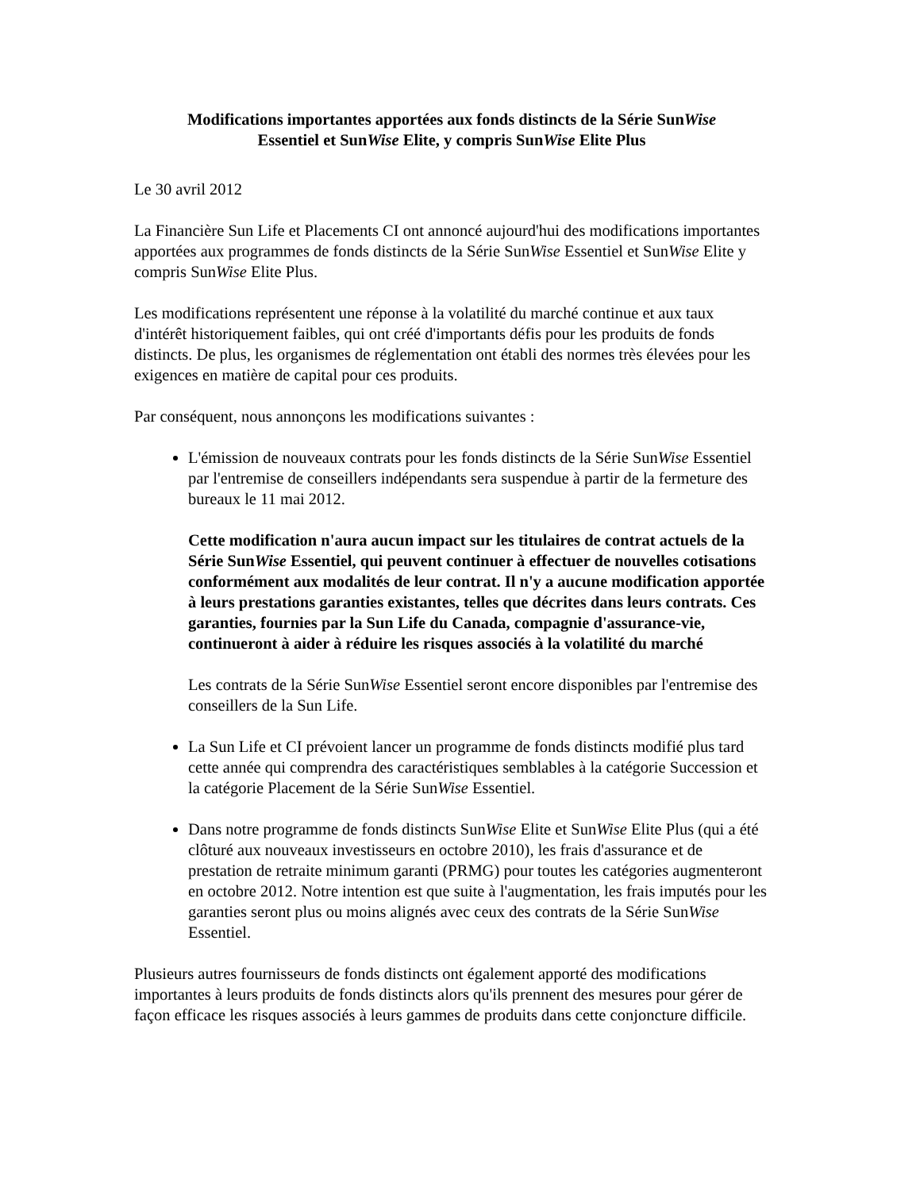Modifications importantes apportées aux fonds distincts de la Série SunWise
Essentiel et SunWise Elite, y compris SunWise Elite Plus
Le 30 avril 2012
La Financière Sun Life et Placements CI ont annoncé aujourd'hui des modifications importantes apportées aux programmes de fonds distincts de la Série SunWise Essentiel et SunWise Elite y compris SunWise Elite Plus.
Les modifications représentent une réponse à la volatilité du marché continue et aux taux d'intérêt historiquement faibles, qui ont créé d'importants défis pour les produits de fonds distincts. De plus, les organismes de réglementation ont établi des normes très élevées pour les exigences en matière de capital pour ces produits.
Par conséquent, nous annonçons les modifications suivantes :
L'émission de nouveaux contrats pour les fonds distincts de la Série SunWise Essentiel par l'entremise de conseillers indépendants sera suspendue à partir de la fermeture des bureaux le 11 mai 2012.
Cette modification n'aura aucun impact sur les titulaires de contrat actuels de la Série SunWise Essentiel, qui peuvent continuer à effectuer de nouvelles cotisations conformément aux modalités de leur contrat. Il n'y a aucune modification apportée à leurs prestations garanties existantes, telles que décrites dans leurs contrats. Ces garanties, fournies par la Sun Life du Canada, compagnie d'assurance-vie, continueront à aider à réduire les risques associés à la volatilité du marché
Les contrats de la Série SunWise Essentiel seront encore disponibles par l'entremise des conseillers de la Sun Life.
La Sun Life et CI prévoient lancer un programme de fonds distincts modifié plus tard cette année qui comprendra des caractéristiques semblables à la catégorie Succession et la catégorie Placement de la Série SunWise Essentiel.
Dans notre programme de fonds distincts SunWise Elite et SunWise Elite Plus (qui a été clôturé aux nouveaux investisseurs en octobre 2010), les frais d'assurance et de prestation de retraite minimum garanti (PRMG) pour toutes les catégories augmenteront en octobre 2012. Notre intention est que suite à l'augmentation, les frais imputés pour les garanties seront plus ou moins alignés avec ceux des contrats de la Série SunWise Essentiel.
Plusieurs autres fournisseurs de fonds distincts ont également apporté des modifications importantes à leurs produits de fonds distincts alors qu'ils prennent des mesures pour gérer de façon efficace les risques associés à leurs gammes de produits dans cette conjoncture difficile.